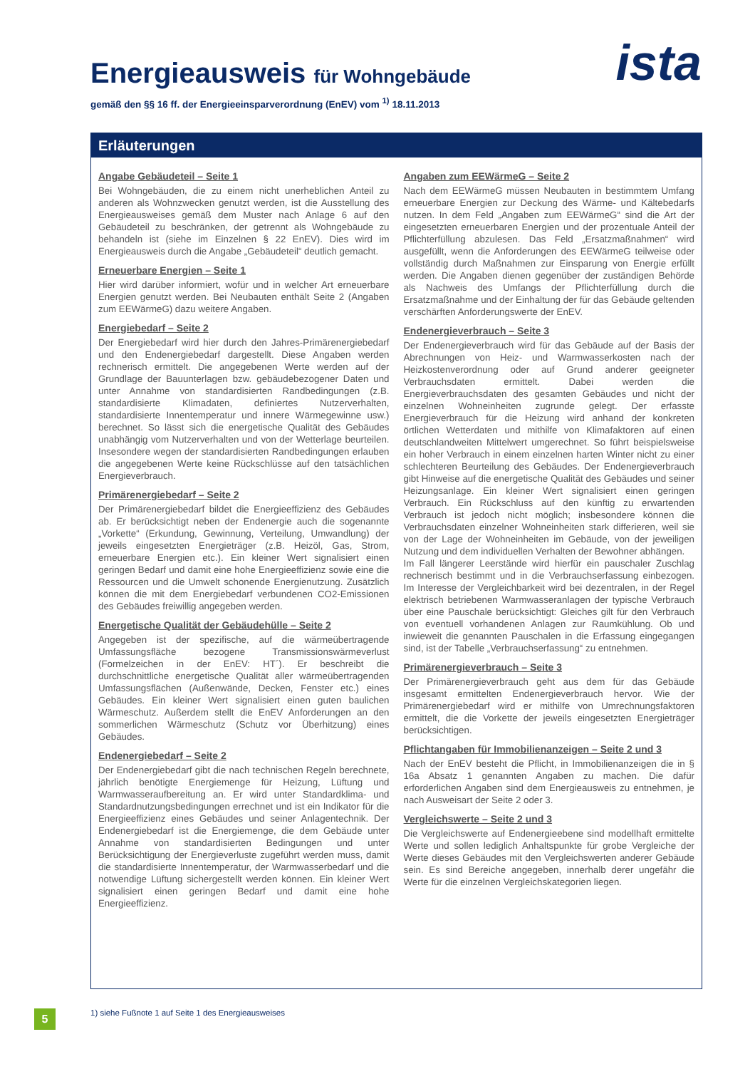Energieausweis für Wohngebäude
gemäß den §§ 16 ff. der Energieeinsparverordnung (EnEV) vom <sup>1)</sup> 18.11.2013
ista
Erläuterungen
Angabe Gebäudeteil – Seite 1
Bei Wohngebäuden, die zu einem nicht unerheblichen Anteil zu anderen als Wohnzwecken genutzt werden, ist die Ausstellung des Energieausweises gemäß dem Muster nach Anlage 6 auf den Gebäudeteil zu beschränken, der getrennt als Wohngebäude zu behandeln ist (siehe im Einzelnen § 22 EnEV). Dies wird im Energieausweis durch die Angabe „Gebäudeteil“ deutlich gemacht.
Erneuerbare Energien – Seite 1
Hier wird darüber informiert, wofür und in welcher Art erneuerbare Energien genutzt werden. Bei Neubauten enthält Seite 2 (Angaben zum EEWärmeG) dazu weitere Angaben.
Energiebedarf – Seite 2
Der Energiebedarf wird hier durch den Jahres-Primärenergiebedarf und den Endenergiebedarf dargestellt. Diese Angaben werden rechnerisch ermittelt. Die angegebenen Werte werden auf der Grundlage der Bauunterlagen bzw. gebäudebezogener Daten und unter Annahme von standardisierten Randbedingungen (z.B. standardisierte Klimadaten, definiertes Nutzerverhalten, standardisierte Innentemperatur und innere Wärmegewinne usw.) berechnet. So lässt sich die energetische Qualität des Gebäudes unabhängig vom Nutzerverhalten und von der Wetterlage beurteilen. Insesondere wegen der standardisierten Randbedingungen erlauben die angegebenen Werte keine Rückschlüsse auf den tatsächlichen Energieverbrauch.
Primärenergiebedarf – Seite 2
Der Primärenergiebedarf bildet die Energieeffizienz des Gebäudes ab. Er berücksichtigt neben der Endenergie auch die sogenannte „Vorkette“ (Erkundung, Gewinnung, Verteilung, Umwandlung) der jeweils eingesetzten Energieträger (z.B. Heizöl, Gas, Strom, erneuerbare Energien etc.). Ein kleiner Wert signalisiert einen geringen Bedarf und damit eine hohe Energieeffizienz sowie eine die Ressourcen und die Umwelt schonende Energienutzung. Zusätzlich können die mit dem Energiebedarf verbundenen CO2-Emissionen des Gebäudes freiwillig angegeben werden.
Energetische Qualität der Gebäudehülle – Seite 2
Angegeben ist der spezifische, auf die wärmeübertragende Umfassungsfläche bezogene Transmissionswärmeverlust (Formelzeichen in der EnEV: HT´). Er beschreibt die durchschnittliche energetische Qualität aller wärmeübertragenden Umfassungsflächen (Außenwände, Decken, Fenster etc.) eines Gebäudes. Ein kleiner Wert signalisiert einen guten baulichen Wärmeschutz. Außerdem stellt die EnEV Anforderungen an den sommerlichen Wärmeschutz (Schutz vor Überhitzung) eines Gebäudes.
Endenergiebedarf – Seite 2
Der Endenergiebedarf gibt die nach technischen Regeln berechnete, jährlich benötigte Energiemenge für Heizung, Lüftung und Warmwasseraufbereitung an. Er wird unter Standardklima- und Standardnutzungsbedingungen errechnet und ist ein Indikator für die Energieeffizienz eines Gebäudes und seiner Anlagentechnik. Der Endenergiebedarf ist die Energiemenge, die dem Gebäude unter Annahme von standardisierten Bedingungen und unter Berücksichtigung der Energieverluste zugeführt werden muss, damit die standardisierte Innentemperatur, der Warmwasserbedarf und die notwendige Lüftung sichergestellt werden können. Ein kleiner Wert signalisiert einen geringen Bedarf und damit eine hohe Energieeffizienz.
Angaben zum EEWärmeG – Seite 2
Nach dem EEWärmeG müssen Neubauten in bestimmtem Umfang erneuerbare Energien zur Deckung des Wärme- und Kältebedarfs nutzen. In dem Feld „Angaben zum EEWärmeG“ sind die Art der eingesetzten erneuerbaren Energien und der prozentuale Anteil der Pflichterfüllung abzulesen. Das Feld „Ersatzmaßnahmen“ wird ausgefüllt, wenn die Anforderungen des EEWärmeG teilweise oder vollständig durch Maßnahmen zur Einsparung von Energie erfüllt werden. Die Angaben dienen gegenüber der zuständigen Behörde als Nachweis des Umfangs der Pflichterfüllung durch die Ersatzmaßnahme und der Einhaltung der für das Gebäude geltenden verschärften Anforderungswerte der EnEV.
Endenergieverbrauch – Seite 3
Der Endenergieverbrauch wird für das Gebäude auf der Basis der Abrechnungen von Heiz- und Warmwasserkosten nach der Heizkostenverordnung oder auf Grund anderer geeigneter Verbrauchsdaten ermittelt. Dabei werden die Energieverbrauchsdaten des gesamten Gebäudes und nicht der einzelnen Wohneinheiten zugrunde gelegt. Der erfasste Energieverbrauch für die Heizung wird anhand der konkreten örtlichen Wetterdaten und mithilfe von Klimafaktoren auf einen deutschlandweiten Mittelwert umgerechnet. So führt beispielsweise ein hoher Verbrauch in einem einzelnen harten Winter nicht zu einer schlechteren Beurteilung des Gebäudes. Der Endenergieverbrauch gibt Hinweise auf die energetische Qualität des Gebäudes und seiner Heizungsanlage. Ein kleiner Wert signalisiert einen geringen Verbrauch. Ein Rückschluss auf den künftig zu erwartenden Verbrauch ist jedoch nicht möglich; insbesondere können die Verbrauchsdaten einzelner Wohneinheiten stark differieren, weil sie von der Lage der Wohneinheiten im Gebäude, von der jeweiligen Nutzung und dem individuellen Verhalten der Bewohner abhängen.
Im Fall längerer Leerstände wird hierfür ein pauschaler Zuschlag rechnerisch bestimmt und in die Verbrauchserfassung einbezogen. Im Interesse der Vergleichbarkeit wird bei dezentralen, in der Regel elektrisch betriebenen Warmwasseranlagen der typische Verbrauch über eine Pauschale berücksichtigt: Gleiches gilt für den Verbrauch von eventuell vorhandenen Anlagen zur Raumkühlung. Ob und inwieweit die genannten Pauschalen in die Erfassung eingegangen sind, ist der Tabelle „Verbrauchserfassung“ zu entnehmen.
Primärenergieverbrauch – Seite 3
Der Primärenergieverbrauch geht aus dem für das Gebäude insgesamt ermittelten Endenergieverbrauch hervor. Wie der Primärenergiebedarf wird er mithilfe von Umrechnungsfaktoren ermittelt, die die Vorkette der jeweils eingesetzten Energieträger berücksichtigen.
Pflichtangaben für Immobilienanzeigen – Seite 2 und 3
Nach der EnEV besteht die Pflicht, in Immobilienanzeigen die in § 16a Absatz 1 genannten Angaben zu machen. Die dafür erforderlichen Angaben sind dem Energieausweis zu entnehmen, je nach Ausweisart der Seite 2 oder 3.
Vergleichswerte – Seite 2 und 3
Die Vergleichswerte auf Endenergieebene sind modellhaft ermittelte Werte und sollen lediglich Anhaltspunkte für grobe Vergleiche der Werte dieses Gebäudes mit den Vergleichswerten anderer Gebäude sein. Es sind Bereiche angegeben, innerhalb derer ungefähr die Werte für die einzelnen Vergleichskategorien liegen.
5
1) siehe Fußnote 1 auf Seite 1 des Energieausweises